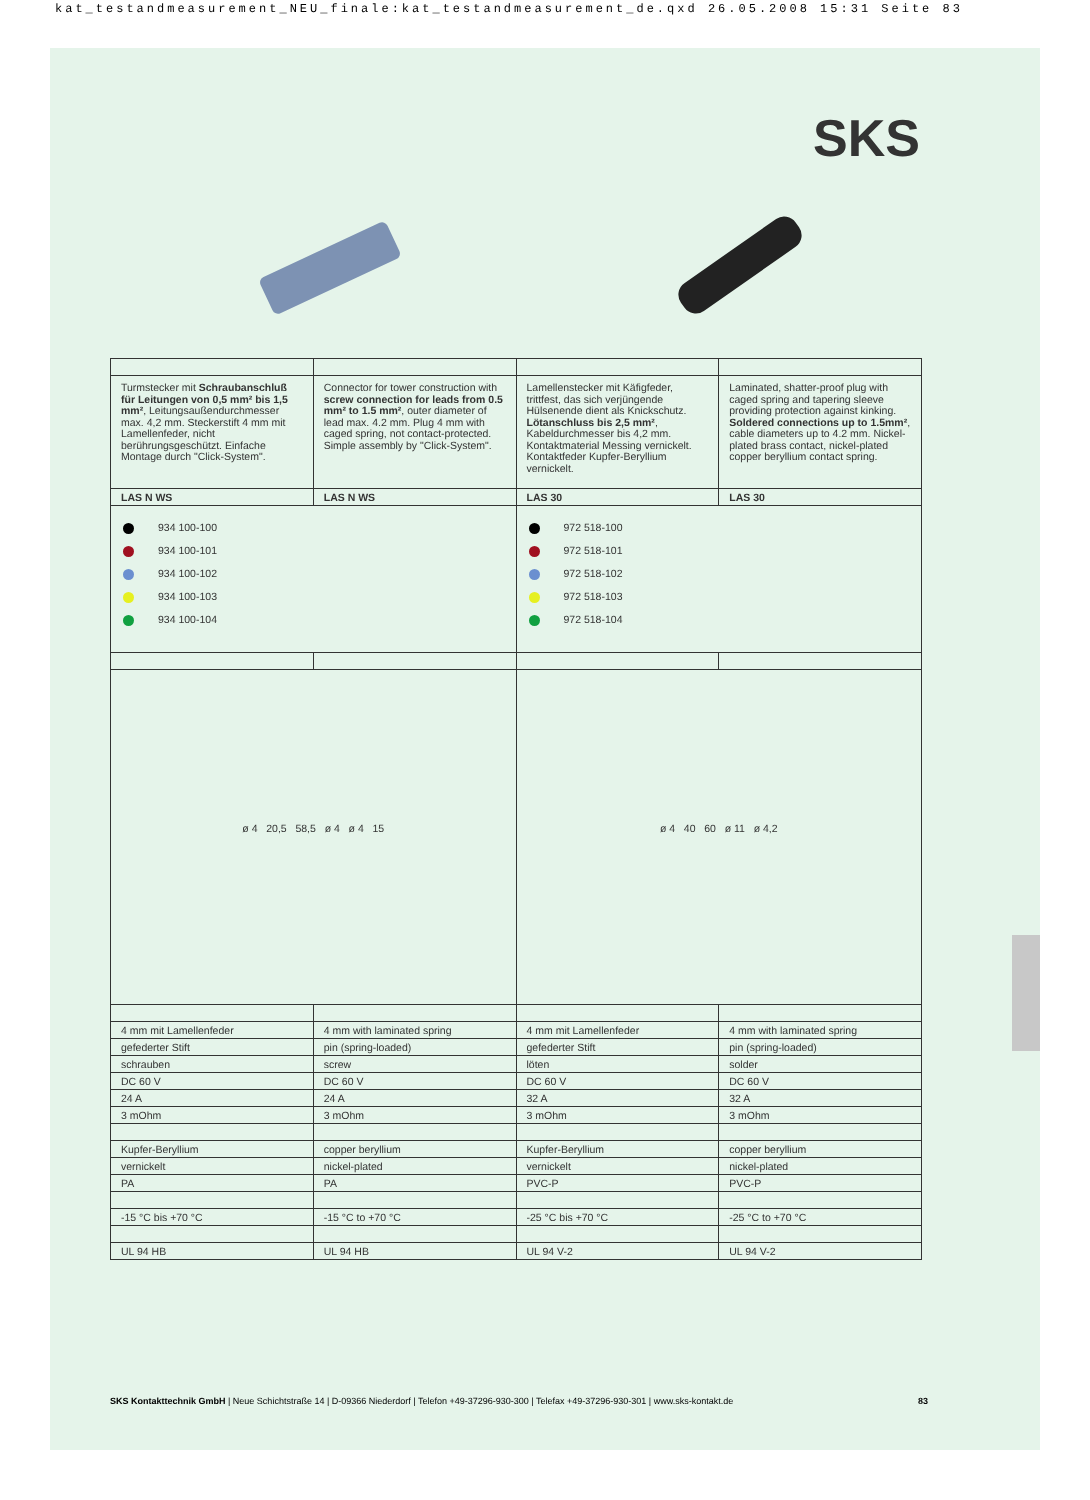kat_testandmeasurement_NEU_finale:kat_testandmeasurement_de.qxd 26.05.2008 15:31 Seite 83
SKS
| Turmstecker mit Schraubanschluß für Leitungen von 0,5 mm² bis 1,5 mm² , Leitungsaußendurchmesser max. 4,2 mm. Steckerstift 4 mm mit Lamellenfeder, nicht berührungsgeschützt. Einfache Montage durch "Click-System". | Connector for tower construction with screw connection for leads from 0.5 mm² to 1.5 mm² , outer diameter of lead max. 4.2 mm. Plug 4 mm with caged spring, not contact-protected. Simple assembly by "Click-System". | Lamellenstecker mit Käfigfeder, trittfest, das sich verjüngende Hülsenende dient als Knickschutz. Lötanschluss bis 2,5 mm² , Kabeldurchmesser bis 4,2 mm. Kontaktmaterial Messing vernickelt. Kontaktfeder Kupfer-Beryllium vernickelt. | Laminated, shatter-proof plug with caged spring and tapering sleeve providing protection against kinking. Soldered connections up to 1.5mm² , cable diameters up to 4.2 mm. Nickel-plated brass contact, nickel-plated copper beryllium contact spring. |
| LAS N WS | LAS N WS | LAS 30 | LAS 30 |
| 934 100-100 934 100-101 934 100-102 934 100-103 934 100-104 | | 972 518-100 972 518-101 972 518-102 972 518-103 972 518-104 | |
| ø 4 20,5 58,5 ø 4 ø 4 15 | | ø 4 40 60 ø 11 ø 4,2 | |
| 4 mm mit Lamellenfeder | 4 mm with laminated spring | 4 mm mit Lamellenfeder | 4 mm with laminated spring |
| gefederter Stift | pin (spring-loaded) | gefederter Stift | pin (spring-loaded) |
| schrauben | screw | löten | solder |
| DC 60 V | DC 60 V | DC 60 V | DC 60 V |
| 24 A | 24 A | 32 A | 32 A |
| 3 mOhm | 3 mOhm | 3 mOhm | 3 mOhm |
| Kupfer-Beryllium | copper beryllium | Kupfer-Beryllium | copper beryllium |
| vernickelt | nickel-plated | vernickelt | nickel-plated |
| PA | PA | PVC-P | PVC-P |
| -15 °C bis +70 °C | -15 °C to +70 °C | -25 °C bis +70 °C | -25 °C to +70 °C |
| UL 94 HB | UL 94 HB | UL 94 V-2 | UL 94 V-2 |
83 SKS Kontakttechnik GmbH | Neue Schichtstraße 14 | D-09366 Niederdorf | Telefon +49-37296-930-300 | Telefax +49-37296-930-301 | www.sks-kontakt.de